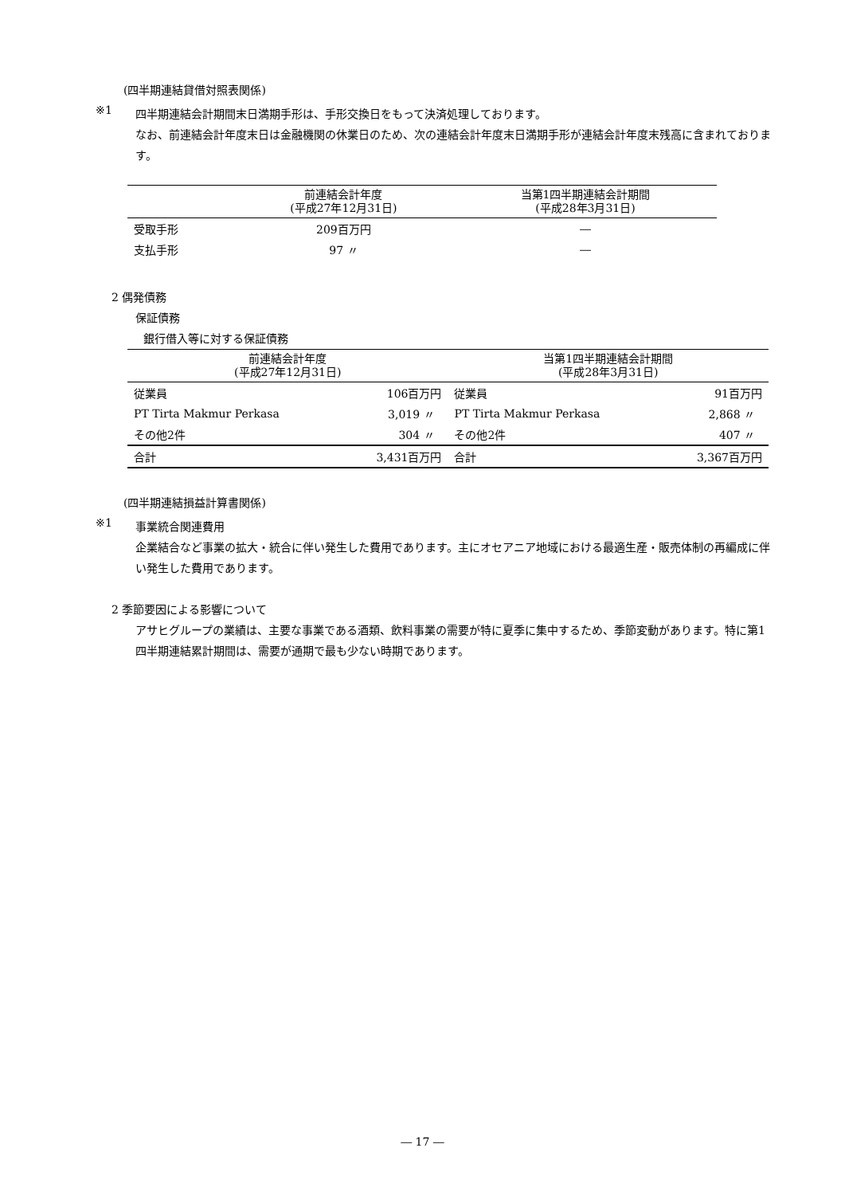(四半期連結貸借対照表関係)
※1
四半期連結会計期間末日満期手形は、手形交換日をもって決済処理しております。
なお、前連結会計年度末日は金融機関の休業日のため、次の連結会計年度末日満期手形が連結会計年度末残高に含まれております。
| | 前連結会計年度 (平成27年12月31日) | 当第1四半期連結会計期間 (平成28年3月31日) |
| --- | --- | --- |
| 受取手形 | 209百万円 | ― |
| 支払手形 | 97 〃 | ― |
2 偶発債務
保証債務
銀行借入等に対する保証債務
| 前連結会計年度 (平成27年12月31日) | | 当第1四半期連結会計期間 (平成28年3月31日) | |
| --- | --- | --- | --- |
| 従業員 | 106百万円 | 従業員 | 91百万円 |
| PT Tirta Makmur Perkasa | 3,019 〃 | PT Tirta Makmur Perkasa | 2,868 〃 |
| その他2件 | 304 〃 | その他2件 | 407 〃 |
| 合計 | 3,431百万円 | 合計 | 3,367百万円 |
(四半期連結損益計算書関係)
※1
事業統合関連費用
企業結合など事業の拡大・統合に伴い発生した費用であります。主にオセアニア地域における最適生産・販売体制の再編成に伴い発生した費用であります。
2 季節要因による影響について
アサヒグループの業績は、主要な事業である酒類、飲料事業の需要が特に夏季に集中するため、季節変動があります。特に第1四半期連結累計期間は、需要が通期で最も少ない時期であります。
― 17 ―